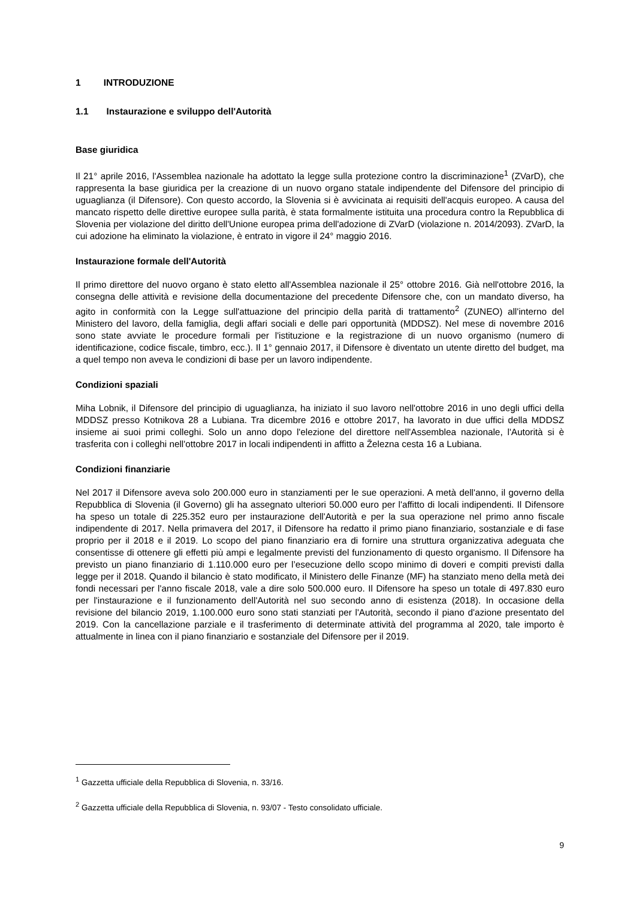1 INTRODUZIONE
1.1 Instaurazione e sviluppo dell'Autorità
Base giuridica
Il 21° aprile 2016, l'Assemblea nazionale ha adottato la legge sulla protezione contro la discriminazione<sup>1</sup> (ZVarD), che rappresenta la base giuridica per la creazione di un nuovo organo statale indipendente del Difensore del principio di uguaglianza (il Difensore). Con questo accordo, la Slovenia si è avvicinata ai requisiti dell'acquis europeo. A causa del mancato rispetto delle direttive europee sulla parità, è stata formalmente istituita una procedura contro la Repubblica di Slovenia per violazione del diritto dell'Unione europea prima dell'adozione di ZVarD (violazione n. 2014/2093). ZVarD, la cui adozione ha eliminato la violazione, è entrato in vigore il 24° maggio 2016.
Instaurazione formale dell'Autorità
Il primo direttore del nuovo organo è stato eletto all'Assemblea nazionale il 25° ottobre 2016. Già nell'ottobre 2016, la consegna delle attività e revisione della documentazione del precedente Difensore che, con un mandato diverso, ha agito in conformità con la Legge sull'attuazione del principio della parità di trattamento<sup>2</sup> (ZUNEO) all'interno del Ministero del lavoro, della famiglia, degli affari sociali e delle pari opportunità (MDDSZ). Nel mese di novembre 2016 sono state avviate le procedure formali per l'istituzione e la registrazione di un nuovo organismo (numero di identificazione, codice fiscale, timbro, ecc.). Il 1° gennaio 2017, il Difensore è diventato un utente diretto del budget, ma a quel tempo non aveva le condizioni di base per un lavoro indipendente.
Condizioni spaziali
Miha Lobnik, il Difensore del principio di uguaglianza, ha iniziato il suo lavoro nell'ottobre 2016 in uno degli uffici della MDDSZ presso Kotnikova 28 a Lubiana. Tra dicembre 2016 e ottobre 2017, ha lavorato in due uffici della MDDSZ insieme ai suoi primi colleghi. Solo un anno dopo l'elezione del direttore nell'Assemblea nazionale, l'Autorità si è trasferita con i colleghi nell'ottobre 2017 in locali indipendenti in affitto a Železna cesta 16 a Lubiana.
Condizioni finanziarie
Nel 2017 il Difensore aveva solo 200.000 euro in stanziamenti per le sue operazioni. A metà dell'anno, il governo della Repubblica di Slovenia (il Governo) gli ha assegnato ulteriori 50.000 euro per l'affitto di locali indipendenti. Il Difensore ha speso un totale di 225.352 euro per instaurazione dell'Autorità e per la sua operazione nel primo anno fiscale indipendente di 2017. Nella primavera del 2017, il Difensore ha redatto il primo piano finanziario, sostanziale e di fase proprio per il 2018 e il 2019. Lo scopo del piano finanziario era di fornire una struttura organizzativa adeguata che consentisse di ottenere gli effetti più ampi e legalmente previsti del funzionamento di questo organismo. Il Difensore ha previsto un piano finanziario di 1.110.000 euro per l’esecuzione dello scopo minimo di doveri e compiti previsti dalla legge per il 2018. Quando il bilancio è stato modificato, il Ministero delle Finanze (MF) ha stanziato meno della metà dei fondi necessari per l'anno fiscale 2018, vale a dire solo 500.000 euro. Il Difensore ha speso un totale di 497.830 euro per l'instaurazione e il funzionamento dell'Autorità nel suo secondo anno di esistenza (2018). In occasione della revisione del bilancio 2019, 1.100.000 euro sono stati stanziati per l'Autorità, secondo il piano d'azione presentato del 2019. Con la cancellazione parziale e il trasferimento di determinate attività del programma al 2020, tale importo è attualmente in linea con il piano finanziario e sostanziale del Difensore per il 2019.
<sup>1</sup> Gazzetta ufficiale della Repubblica di Slovenia, n. 33/16.
<sup>2</sup> Gazzetta ufficiale della Repubblica di Slovenia, n. 93/07 - Testo consolidato ufficiale.
9